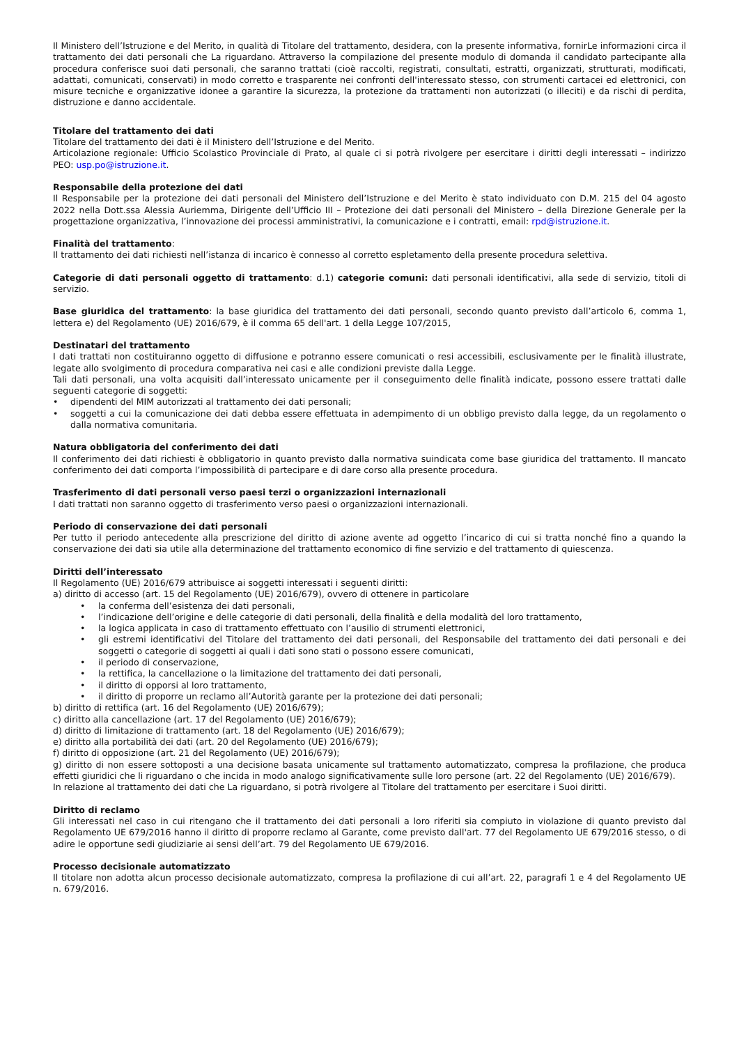Il Ministero dell’Istruzione e del Merito, in qualità di Titolare del trattamento, desidera, con la presente informativa, fornirLe informazioni circa il trattamento dei dati personali che La riguardano. Attraverso la compilazione del presente modulo di domanda il candidato partecipante alla procedura conferisce suoi dati personali, che saranno trattati (cioè raccolti, registrati, consultati, estratti, organizzati, strutturati, modificati, adattati, comunicati, conservati) in modo corretto e trasparente nei confronti dell'interessato stesso, con strumenti cartacei ed elettronici, con misure tecniche e organizzative idonee a garantire la sicurezza, la protezione da trattamenti non autorizzati (o illeciti) e da rischi di perdita, distruzione e danno accidentale.
Titolare del trattamento dei dati
Titolare del trattamento dei dati è il Ministero dell’Istruzione e del Merito.
Articolazione regionale: Ufficio Scolastico Provinciale di Prato, al quale ci si potrà rivolgere per esercitare i diritti degli interessati – indirizzo PEO: usp.po@istruzione.it.
Responsabile della protezione dei dati
Il Responsabile per la protezione dei dati personali del Ministero dell’Istruzione e del Merito è stato individuato con D.M. 215 del 04 agosto 2022 nella Dott.ssa Alessia Auriemma, Dirigente dell’Ufficio III – Protezione dei dati personali del Ministero – della Direzione Generale per la progettazione organizzativa, l’innovazione dei processi amministrativi, la comunicazione e i contratti, email: rpd@istruzione.it.
Finalità del trattamento:
Il trattamento dei dati richiesti nell’istanza di incarico è connesso al corretto espletamento della presente procedura selettiva.
Categorie di dati personali oggetto di trattamento: d.1) categorie comuni: dati personali identificativi, alla sede di servizio, titoli di servizio.
Base giuridica del trattamento: la base giuridica del trattamento dei dati personali, secondo quanto previsto dall’articolo 6, comma 1, lettera e) del Regolamento (UE) 2016/679, è il comma 65 dell'art. 1 della Legge 107/2015,
Destinatari del trattamento
I dati trattati non costituiranno oggetto di diffusione e potranno essere comunicati o resi accessibili, esclusivamente per le finalità illustrate, legate allo svolgimento di procedura comparativa nei casi e alle condizioni previste dalla Legge.
Tali dati personali, una volta acquisiti dall’interessato unicamente per il conseguimento delle finalità indicate, possono essere trattati dalle seguenti categorie di soggetti:
dipendenti del MIM autorizzati al trattamento dei dati personali;
soggetti a cui la comunicazione dei dati debba essere effettuata in adempimento di un obbligo previsto dalla legge, da un regolamento o dalla normativa comunitaria.
Natura obbligatoria del conferimento dei dati
Il conferimento dei dati richiesti è obbligatorio in quanto previsto dalla normativa suindicata come base giuridica del trattamento. Il mancato conferimento dei dati comporta l’impossibilità di partecipare e di dare corso alla presente procedura.
Trasferimento di dati personali verso paesi terzi o organizzazioni internazionali
I dati trattati non saranno oggetto di trasferimento verso paesi o organizzazioni internazionali.
Periodo di conservazione dei dati personali
Per tutto il periodo antecedente alla prescrizione del diritto di azione avente ad oggetto l’incarico di cui si tratta nonché fino a quando la conservazione dei dati sia utile alla determinazione del trattamento economico di fine servizio e del trattamento di quiescenza.
Diritti dell’interessato
Il Regolamento (UE) 2016/679 attribuisce ai soggetti interessati i seguenti diritti:
a) diritto di accesso (art. 15 del Regolamento (UE) 2016/679), ovvero di ottenere in particolare
la conferma dell’esistenza dei dati personali,
l’indicazione dell’origine e delle categorie di dati personali, della finalità e della modalità del loro trattamento,
la logica applicata in caso di trattamento effettuato con l’ausilio di strumenti elettronici,
gli estremi identificativi del Titolare del trattamento dei dati personali, del Responsabile del trattamento dei dati personali e dei soggetti o categorie di soggetti ai quali i dati sono stati o possono essere comunicati,
il periodo di conservazione,
la rettifica, la cancellazione o la limitazione del trattamento dei dati personali,
il diritto di opporsi al loro trattamento,
il diritto di proporre un reclamo all’Autorità garante per la protezione dei dati personali;
b) diritto di rettifica (art. 16 del Regolamento (UE) 2016/679);
c) diritto alla cancellazione (art. 17 del Regolamento (UE) 2016/679);
d) diritto di limitazione di trattamento (art. 18 del Regolamento (UE) 2016/679);
e) diritto alla portabilità dei dati (art. 20 del Regolamento (UE) 2016/679);
f) diritto di opposizione (art. 21 del Regolamento (UE) 2016/679);
g) diritto di non essere sottoposti a una decisione basata unicamente sul trattamento automatizzato, compresa la profilazione, che produca effetti giuridici che li riguardano o che incida in modo analogo significativamente sulle loro persone (art. 22 del Regolamento (UE) 2016/679).
In relazione al trattamento dei dati che La riguardano, si potrà rivolgere al Titolare del trattamento per esercitare i Suoi diritti.
Diritto di reclamo
Gli interessati nel caso in cui ritengano che il trattamento dei dati personali a loro riferiti sia compiuto in violazione di quanto previsto dal Regolamento UE 679/2016 hanno il diritto di proporre reclamo al Garante, come previsto dall'art. 77 del Regolamento UE 679/2016 stesso, o di adire le opportune sedi giudiziarie ai sensi dell’art. 79 del Regolamento UE 679/2016.
Processo decisionale automatizzato
Il titolare non adotta alcun processo decisionale automatizzato, compresa la profilazione di cui all’art. 22, paragrafi 1 e 4 del Regolamento UE n. 679/2016.